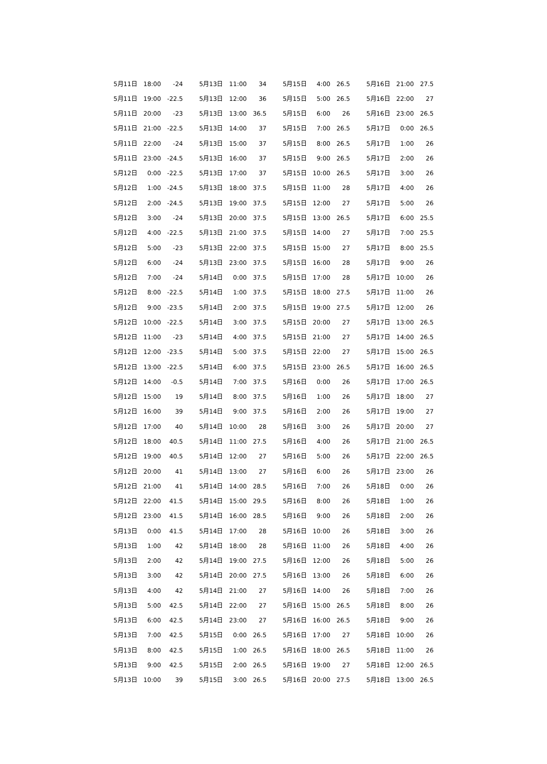| 5月11日 | 18:00 | -24 |
| 5月11日 | 19:00 | -22.5 |
| 5月11日 | 20:00 | -23 |
| 5月11日 | 21:00 | -22.5 |
| 5月11日 | 22:00 | -24 |
| 5月11日 | 23:00 | -24.5 |
| 5月12日 | 0:00 | -22.5 |
| 5月12日 | 1:00 | -24.5 |
| 5月12日 | 2:00 | -24.5 |
| 5月12日 | 3:00 | -24 |
| 5月12日 | 4:00 | -22.5 |
| 5月12日 | 5:00 | -23 |
| 5月12日 | 6:00 | -24 |
| 5月12日 | 7:00 | -24 |
| 5月12日 | 8:00 | -22.5 |
| 5月12日 | 9:00 | -23.5 |
| 5月12日 | 10:00 | -22.5 |
| 5月12日 | 11:00 | -23 |
| 5月12日 | 12:00 | -23.5 |
| 5月12日 | 13:00 | -22.5 |
| 5月12日 | 14:00 | -0.5 |
| 5月12日 | 15:00 | 19 |
| 5月12日 | 16:00 | 39 |
| 5月12日 | 17:00 | 40 |
| 5月12日 | 18:00 | 40.5 |
| 5月12日 | 19:00 | 40.5 |
| 5月12日 | 20:00 | 41 |
| 5月12日 | 21:00 | 41 |
| 5月12日 | 22:00 | 41.5 |
| 5月12日 | 23:00 | 41.5 |
| 5月13日 | 0:00 | 41.5 |
| 5月13日 | 1:00 | 42 |
| 5月13日 | 2:00 | 42 |
| 5月13日 | 3:00 | 42 |
| 5月13日 | 4:00 | 42 |
| 5月13日 | 5:00 | 42.5 |
| 5月13日 | 6:00 | 42.5 |
| 5月13日 | 7:00 | 42.5 |
| 5月13日 | 8:00 | 42.5 |
| 5月13日 | 9:00 | 42.5 |
| 5月13日 | 10:00 | 39 |
| 5月13日 | 11:00 | 34 |
| 5月13日 | 12:00 | 36 |
| 5月13日 | 13:00 | 36.5 |
| 5月13日 | 14:00 | 37 |
| 5月13日 | 15:00 | 37 |
| 5月13日 | 16:00 | 37 |
| 5月13日 | 17:00 | 37 |
| 5月13日 | 18:00 | 37.5 |
| 5月13日 | 19:00 | 37.5 |
| 5月13日 | 20:00 | 37.5 |
| 5月13日 | 21:00 | 37.5 |
| 5月13日 | 22:00 | 37.5 |
| 5月13日 | 23:00 | 37.5 |
| 5月14日 | 0:00 | 37.5 |
| 5月14日 | 1:00 | 37.5 |
| 5月14日 | 2:00 | 37.5 |
| 5月14日 | 3:00 | 37.5 |
| 5月14日 | 4:00 | 37.5 |
| 5月14日 | 5:00 | 37.5 |
| 5月14日 | 6:00 | 37.5 |
| 5月14日 | 7:00 | 37.5 |
| 5月14日 | 8:00 | 37.5 |
| 5月14日 | 9:00 | 37.5 |
| 5月14日 | 10:00 | 28 |
| 5月14日 | 11:00 | 27.5 |
| 5月14日 | 12:00 | 27 |
| 5月14日 | 13:00 | 27 |
| 5月14日 | 14:00 | 28.5 |
| 5月14日 | 15:00 | 29.5 |
| 5月14日 | 16:00 | 28.5 |
| 5月14日 | 17:00 | 28 |
| 5月14日 | 18:00 | 28 |
| 5月14日 | 19:00 | 27.5 |
| 5月14日 | 20:00 | 27.5 |
| 5月14日 | 21:00 | 27 |
| 5月14日 | 22:00 | 27 |
| 5月14日 | 23:00 | 27 |
| 5月15日 | 0:00 | 26.5 |
| 5月15日 | 1:00 | 26.5 |
| 5月15日 | 2:00 | 26.5 |
| 5月15日 | 3:00 | 26.5 |
| 5月15日 | 4:00 | 26.5 |
| 5月15日 | 5:00 | 26.5 |
| 5月15日 | 6:00 | 26 |
| 5月15日 | 7:00 | 26.5 |
| 5月15日 | 8:00 | 26.5 |
| 5月15日 | 9:00 | 26.5 |
| 5月15日 | 10:00 | 26.5 |
| 5月15日 | 11:00 | 28 |
| 5月15日 | 12:00 | 27 |
| 5月15日 | 13:00 | 26.5 |
| 5月15日 | 14:00 | 27 |
| 5月15日 | 15:00 | 27 |
| 5月15日 | 16:00 | 28 |
| 5月15日 | 17:00 | 28 |
| 5月15日 | 18:00 | 27.5 |
| 5月15日 | 19:00 | 27.5 |
| 5月15日 | 20:00 | 27 |
| 5月15日 | 21:00 | 27 |
| 5月15日 | 22:00 | 27 |
| 5月15日 | 23:00 | 26.5 |
| 5月16日 | 0:00 | 26 |
| 5月16日 | 1:00 | 26 |
| 5月16日 | 2:00 | 26 |
| 5月16日 | 3:00 | 26 |
| 5月16日 | 4:00 | 26 |
| 5月16日 | 5:00 | 26 |
| 5月16日 | 6:00 | 26 |
| 5月16日 | 7:00 | 26 |
| 5月16日 | 8:00 | 26 |
| 5月16日 | 9:00 | 26 |
| 5月16日 | 10:00 | 26 |
| 5月16日 | 11:00 | 26 |
| 5月16日 | 12:00 | 26 |
| 5月16日 | 13:00 | 26 |
| 5月16日 | 14:00 | 26 |
| 5月16日 | 15:00 | 26.5 |
| 5月16日 | 16:00 | 26.5 |
| 5月16日 | 17:00 | 27 |
| 5月16日 | 18:00 | 26.5 |
| 5月16日 | 19:00 | 27 |
| 5月16日 | 20:00 | 27.5 |
| 5月16日 | 21:00 | 27.5 |
| 5月16日 | 22:00 | 27 |
| 5月16日 | 23:00 | 26.5 |
| 5月17日 | 0:00 | 26.5 |
| 5月17日 | 1:00 | 26 |
| 5月17日 | 2:00 | 26 |
| 5月17日 | 3:00 | 26 |
| 5月17日 | 4:00 | 26 |
| 5月17日 | 5:00 | 26 |
| 5月17日 | 6:00 | 25.5 |
| 5月17日 | 7:00 | 25.5 |
| 5月17日 | 8:00 | 25.5 |
| 5月17日 | 9:00 | 26 |
| 5月17日 | 10:00 | 26 |
| 5月17日 | 11:00 | 26 |
| 5月17日 | 12:00 | 26 |
| 5月17日 | 13:00 | 26.5 |
| 5月17日 | 14:00 | 26.5 |
| 5月17日 | 15:00 | 26.5 |
| 5月17日 | 16:00 | 26.5 |
| 5月17日 | 17:00 | 26.5 |
| 5月17日 | 18:00 | 27 |
| 5月17日 | 19:00 | 27 |
| 5月17日 | 20:00 | 27 |
| 5月17日 | 21:00 | 26.5 |
| 5月17日 | 22:00 | 26.5 |
| 5月17日 | 23:00 | 26 |
| 5月18日 | 0:00 | 26 |
| 5月18日 | 1:00 | 26 |
| 5月18日 | 2:00 | 26 |
| 5月18日 | 3:00 | 26 |
| 5月18日 | 4:00 | 26 |
| 5月18日 | 5:00 | 26 |
| 5月18日 | 6:00 | 26 |
| 5月18日 | 7:00 | 26 |
| 5月18日 | 8:00 | 26 |
| 5月18日 | 9:00 | 26 |
| 5月18日 | 10:00 | 26 |
| 5月18日 | 11:00 | 26 |
| 5月18日 | 12:00 | 26.5 |
| 5月18日 | 13:00 | 26.5 |